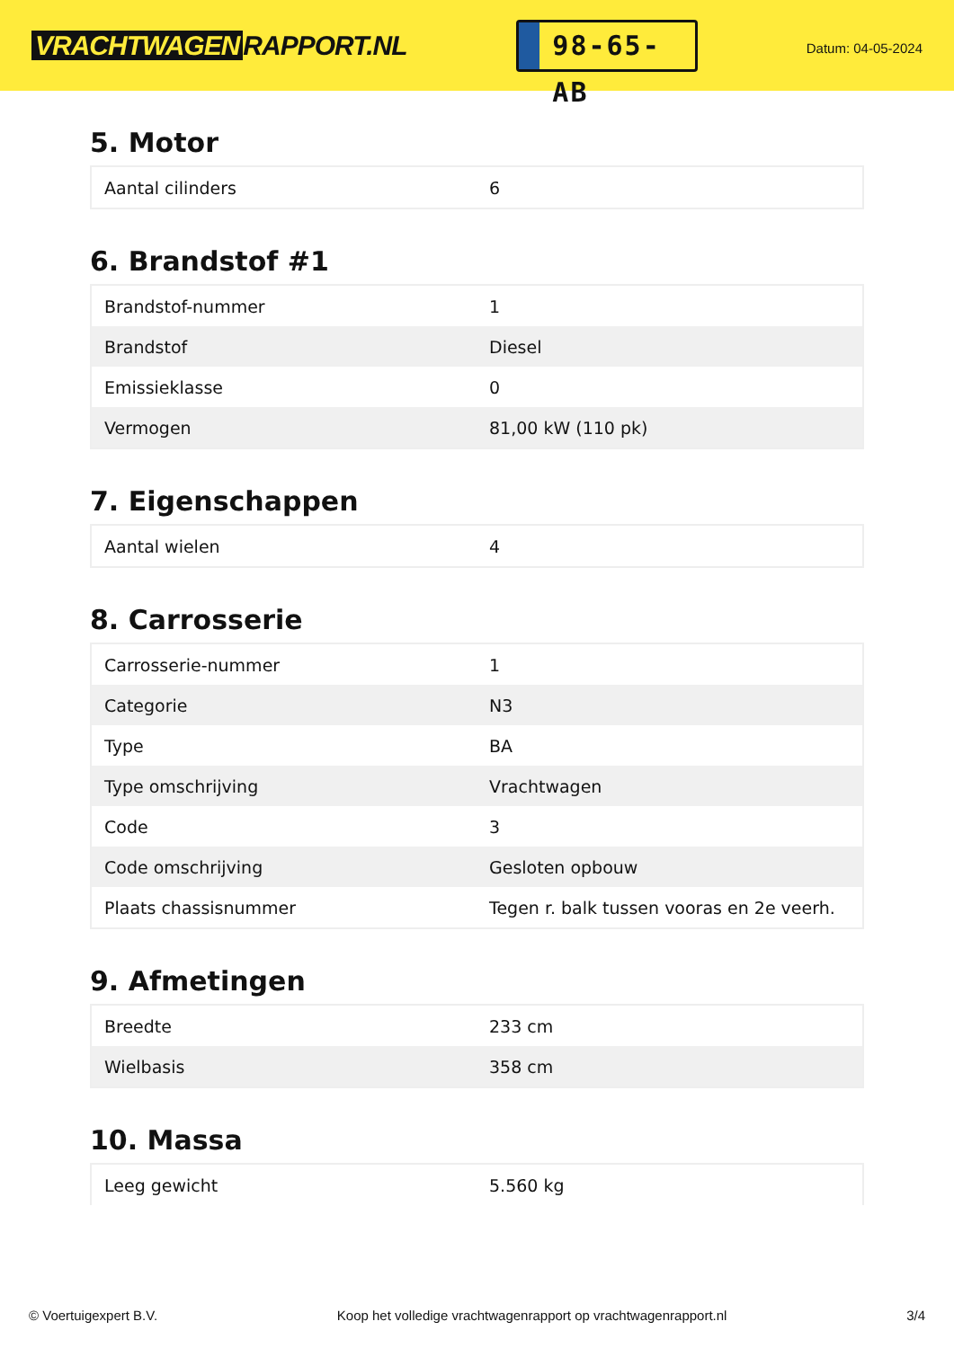VRACHTWAGEN RAPPORT.NL
98-65-AB
Datum: 04-05-2024
5. Motor
| Aantal cilinders | 6 |
6. Brandstof #1
| Brandstof-nummer | 1 |
| Brandstof | Diesel |
| Emissieklasse | 0 |
| Vermogen | 81,00 kW (110 pk) |
7. Eigenschappen
| Aantal wielen | 4 |
8. Carrosserie
| Carrosserie-nummer | 1 |
| Categorie | N3 |
| Type | BA |
| Type omschrijving | Vrachtwagen |
| Code | 3 |
| Code omschrijving | Gesloten opbouw |
| Plaats chassisnummer | Tegen r. balk tussen vooras en 2e veerh. |
9. Afmetingen
| Breedte | 233 cm |
| Wielbasis | 358 cm |
10. Massa
| Leeg gewicht | 5.560 kg |
© Voertuigexpert B.V. Koop het volledige vrachtwagenrapport op vrachtwagenrapport.nl 3/4